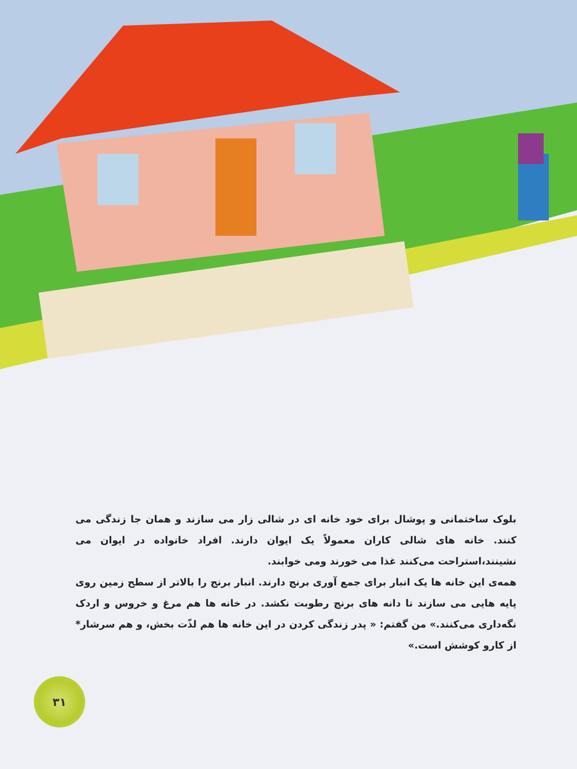بلوک ساختمانی و پوشال برای خود خانه ای در شالی زار می سازند و همان جا زندگی می کنند. خانه های شالی کاران معمولاً یک ایوان دارند. افراد خانواده در ایوان می نشینند،استراحت می‌کنند غذا می خورند ومی خوابند.
همه‌ی این خانه ها یک انبار برای جمع آوری برنج دارند. انبار برنج را بالاتر از سطح زمین روی پایه هایی می سازند تا دانه های برنج رطوبت نکشد. در خانه ها هم مرغ و خروس و اردک نگه‌داری می‌کنند.» من گفتم: « پدر زندگی کردن در این خانه ها هم لذّت بخش، و هم سرشار* از کارو کوشش است.»
۳۱